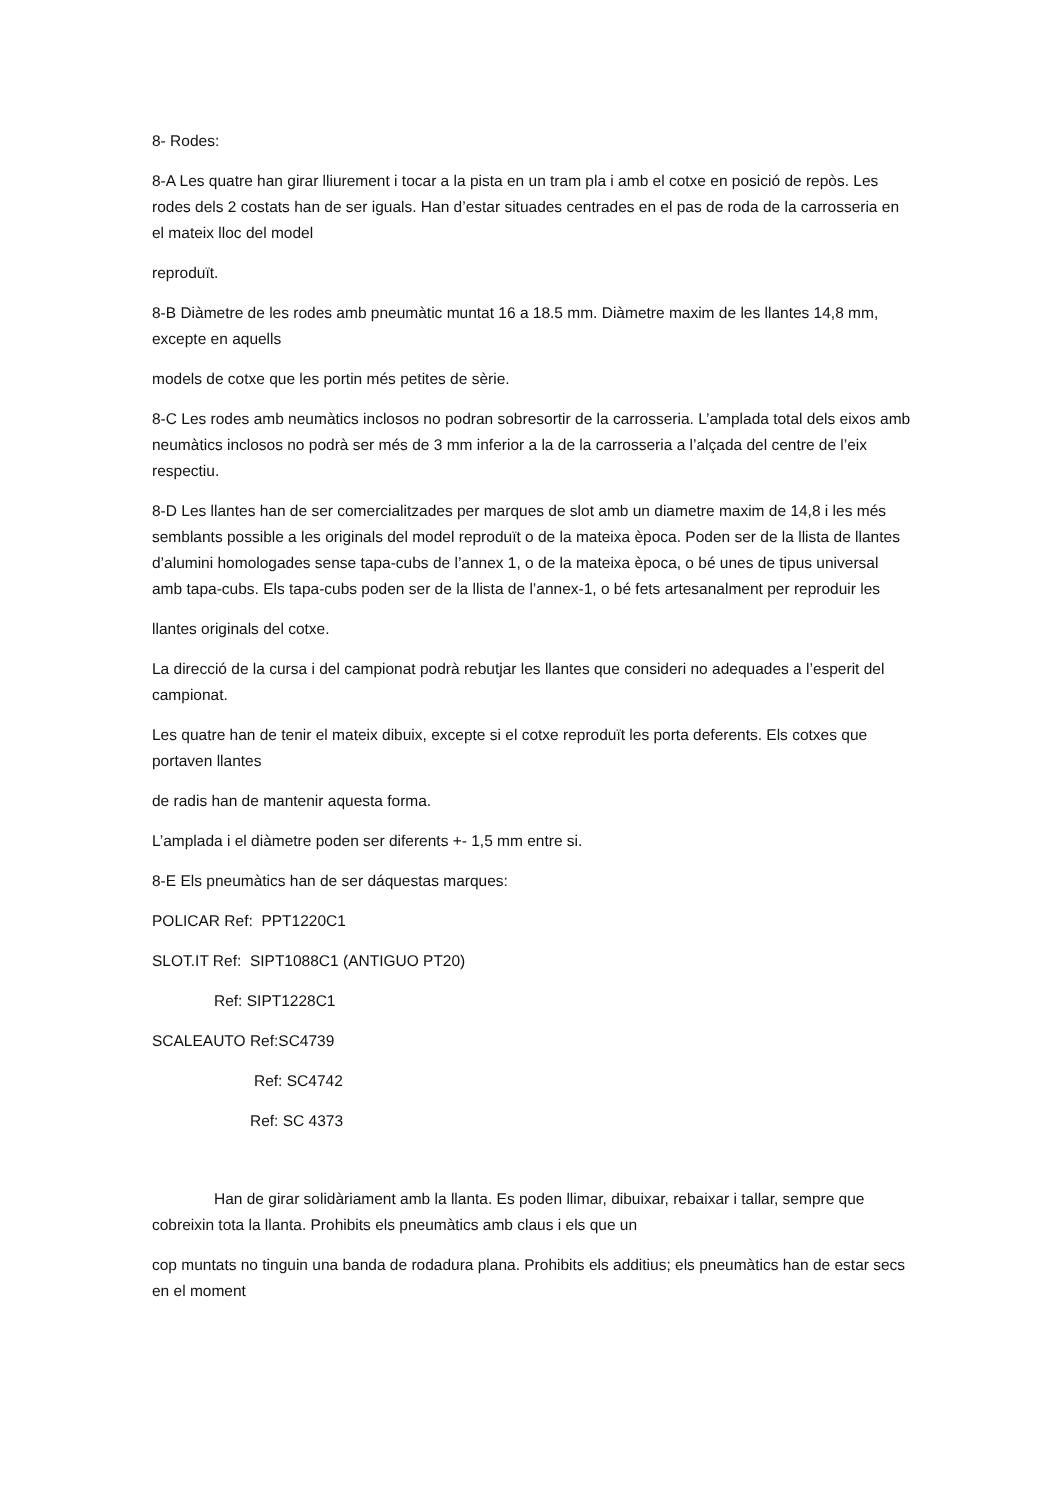8- Rodes:
8-A Les quatre han girar lliurement i tocar a la pista en un tram pla i amb el cotxe en posició de repòs. Les rodes dels 2 costats han de ser iguals. Han d’estar situades centrades en el pas de roda de la carrosseria en el mateix lloc del model
reproduït.
8-B Diàmetre de les rodes amb pneumàtic muntat 16 a 18.5 mm. Diàmetre maxim de les llantes 14,8 mm, excepte en aquells
models de cotxe que les portin més petites de sèrie.
8-C Les rodes amb neumàtics inclosos no podran sobresortir de la carrosseria. L’amplada total dels eixos amb neumàtics inclosos no podrà ser més de 3 mm inferior a la de la carrosseria a l’alçada del centre de l’eix respectiu.
8-D Les llantes han de ser comercialitzades per marques de slot amb un diametre maxim de 14,8 i les més semblants possible a les originals del model reproduït o de la mateixa època. Poden ser de la llista de llantes d’alumini homologades sense tapa-cubs de l’annex 1, o de la mateixa època, o bé unes de tipus universal amb tapa-cubs. Els tapa-cubs poden ser de la llista de l’annex-1, o bé fets artesanalment per reproduir les
llantes originals del cotxe.
La direcció de la cursa i del campionat podrà rebutjar les llantes que consideri no adequades a l’esperit del campionat.
Les quatre han de tenir el mateix dibuix, excepte si el cotxe reproduït les porta deferents. Els cotxes que portaven llantes
de radis han de mantenir aquesta forma.
L’amplada i el diàmetre poden ser diferents +- 1,5 mm entre si.
8-E Els pneumàtics han de ser dáquestas marques:
POLICAR Ref: PPT1220C1
SLOT.IT Ref: SIPT1088C1 (ANTIGUO PT20)
Ref: SIPT1228C1
SCALEAUTO Ref:SC4739
Ref: SC4742
Ref: SC 4373
Han de girar solidàriament amb la llanta. Es poden llimar, dibuixar, rebaixar i tallar, sempre que cobreixin tota la llanta. Prohibits els pneumàtics amb claus i els que un
cop muntats no tinguin una banda de rodadura plana. Prohibits els additius; els pneumàtics han de estar secs en el moment